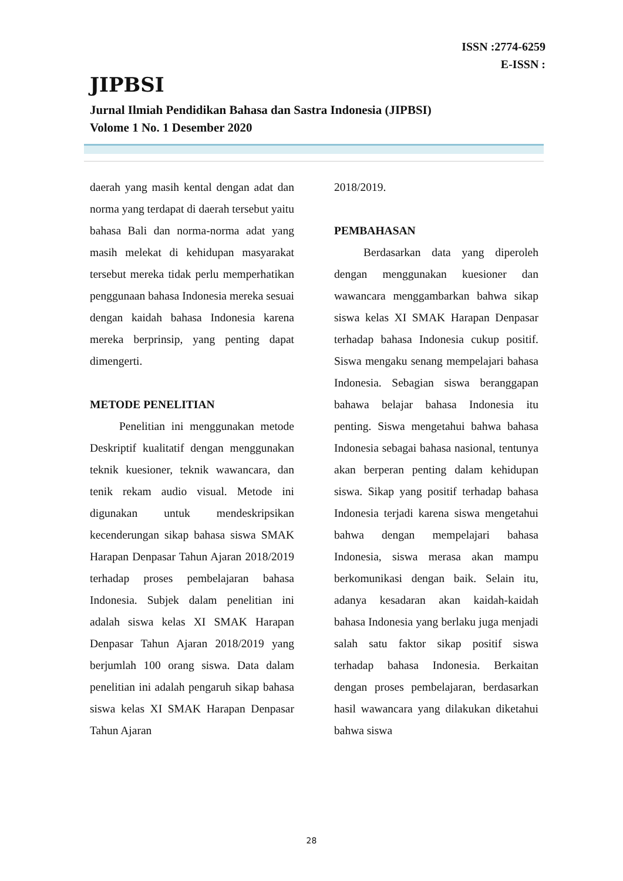ISSN :2774-6259
E-ISSN :
JIPBSI
Jurnal Ilmiah Pendidikan Bahasa dan Sastra Indonesia (JIPBSI)
Volome 1 No. 1 Desember 2020
daerah yang masih kental dengan adat dan norma yang terdapat di daerah tersebut yaitu bahasa Bali dan norma-norma adat yang masih melekat di kehidupan masyarakat tersebut mereka tidak perlu memperhatikan penggunaan bahasa Indonesia mereka sesuai dengan kaidah bahasa Indonesia karena mereka berprinsip, yang penting dapat dimengerti.
METODE PENELITIAN
Penelitian ini menggunakan metode Deskriptif kualitatif dengan menggunakan teknik kuesioner, teknik wawancara, dan tenik rekam audio visual. Metode ini digunakan untuk mendeskripsikan kecenderungan sikap bahasa siswa SMAK Harapan Denpasar Tahun Ajaran 2018/2019 terhadap proses pembelajaran bahasa Indonesia. Subjek dalam penelitian ini adalah siswa kelas XI SMAK Harapan Denpasar Tahun Ajaran 2018/2019 yang berjumlah 100 orang siswa. Data dalam penelitian ini adalah pengaruh sikap bahasa siswa kelas XI SMAK Harapan Denpasar Tahun Ajaran
2018/2019.
PEMBAHASAN
Berdasarkan data yang diperoleh dengan menggunakan kuesioner dan wawancara menggambarkan bahwa sikap siswa kelas XI SMAK Harapan Denpasar terhadap bahasa Indonesia cukup positif. Siswa mengaku senang mempelajari bahasa Indonesia. Sebagian siswa beranggapan bahawa belajar bahasa Indonesia itu penting. Siswa mengetahui bahwa bahasa Indonesia sebagai bahasa nasional, tentunya akan berperan penting dalam kehidupan siswa. Sikap yang positif terhadap bahasa Indonesia terjadi karena siswa mengetahui bahwa dengan mempelajari bahasa Indonesia, siswa merasa akan mampu berkomunikasi dengan baik. Selain itu, adanya kesadaran akan kaidah-kaidah bahasa Indonesia yang berlaku juga menjadi salah satu faktor sikap positif siswa terhadap bahasa Indonesia. Berkaitan dengan proses pembelajaran, berdasarkan hasil wawancara yang dilakukan diketahui bahwa siswa
28